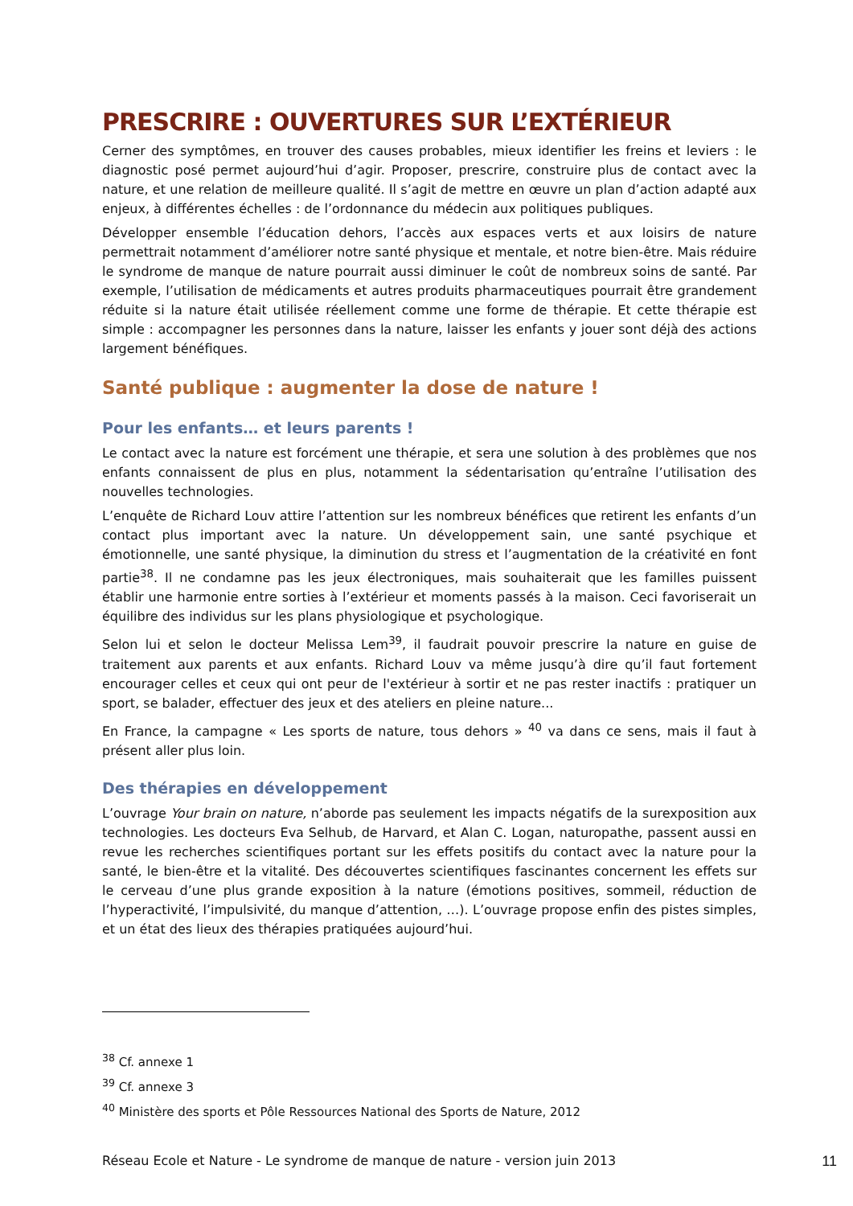PRESCRIRE : OUVERTURES SUR L’EXTÉRIEUR
Cerner des symptômes, en trouver des causes probables, mieux identifier les freins et leviers : le diagnostic posé permet aujourd’hui d’agir. Proposer, prescrire, construire plus de contact avec la nature, et une relation de meilleure qualité. Il s’agit de mettre en œuvre un plan d’action adapté aux enjeux, à différentes échelles : de l’ordonnance du médecin aux politiques publiques.
Développer ensemble l’éducation dehors, l’accès aux espaces verts et aux loisirs de nature permettrait notamment d’améliorer notre santé physique et mentale, et notre bien-être. Mais réduire le syndrome de manque de nature pourrait aussi diminuer le coût de nombreux soins de santé. Par exemple, l’utilisation de médicaments et autres produits pharmaceutiques pourrait être grandement réduite si la nature était utilisée réellement comme une forme de thérapie. Et cette thérapie est simple : accompagner les personnes dans la nature, laisser les enfants y jouer sont déjà des actions largement bénéfiques.
Santé publique : augmenter la dose de nature !
Pour les enfants… et leurs parents !
Le contact avec la nature est forcément une thérapie, et sera une solution à des problèmes que nos enfants connaissent de plus en plus, notamment la sédentarisation qu’entraîne l’utilisation des nouvelles technologies.
L’enquête de Richard Louv attire l’attention sur les nombreux bénéfices que retirent les enfants d’un contact plus important avec la nature. Un développement sain, une santé psychique et émotionnelle, une santé physique, la diminution du stress et l’augmentation de la créativité en font partie<sup>38</sup>. Il ne condamne pas les jeux électroniques, mais souhaiterait que les familles puissent établir une harmonie entre sorties à l’extérieur et moments passés à la maison. Ceci favoriserait un équilibre des individus sur les plans physiologique et psychologique.
Selon lui et selon le docteur Melissa Lem<sup>39</sup>, il faudrait pouvoir prescrire la nature en guise de traitement aux parents et aux enfants. Richard Louv va même jusqu’à dire qu’il faut fortement encourager celles et ceux qui ont peur de l'extérieur à sortir et ne pas rester inactifs : pratiquer un sport, se balader, effectuer des jeux et des ateliers en pleine nature...
En France, la campagne « Les sports de nature, tous dehors » <sup>40</sup> va dans ce sens, mais il faut à présent aller plus loin.
Des thérapies en développement
L’ouvrage Your brain on nature, n’aborde pas seulement les impacts négatifs de la surexposition aux technologies. Les docteurs Eva Selhub, de Harvard, et Alan C. Logan, naturopathe, passent aussi en revue les recherches scientifiques portant sur les effets positifs du contact avec la nature pour la santé, le bien-être et la vitalité. Des découvertes scientifiques fascinantes concernent les effets sur le cerveau d’une plus grande exposition à la nature (émotions positives, sommeil, réduction de l’hyperactivité, l’impulsivité, du manque d’attention, …). L’ouvrage propose enfin des pistes simples, et un état des lieux des thérapies pratiquées aujourd’hui.
<sup>38</sup> Cf. annexe 1
<sup>39</sup> Cf. annexe 3
<sup>40</sup> Ministère des sports et Pôle Ressources National des Sports de Nature, 2012
Réseau Ecole et Nature - Le syndrome de manque de nature - version juin 2013 11